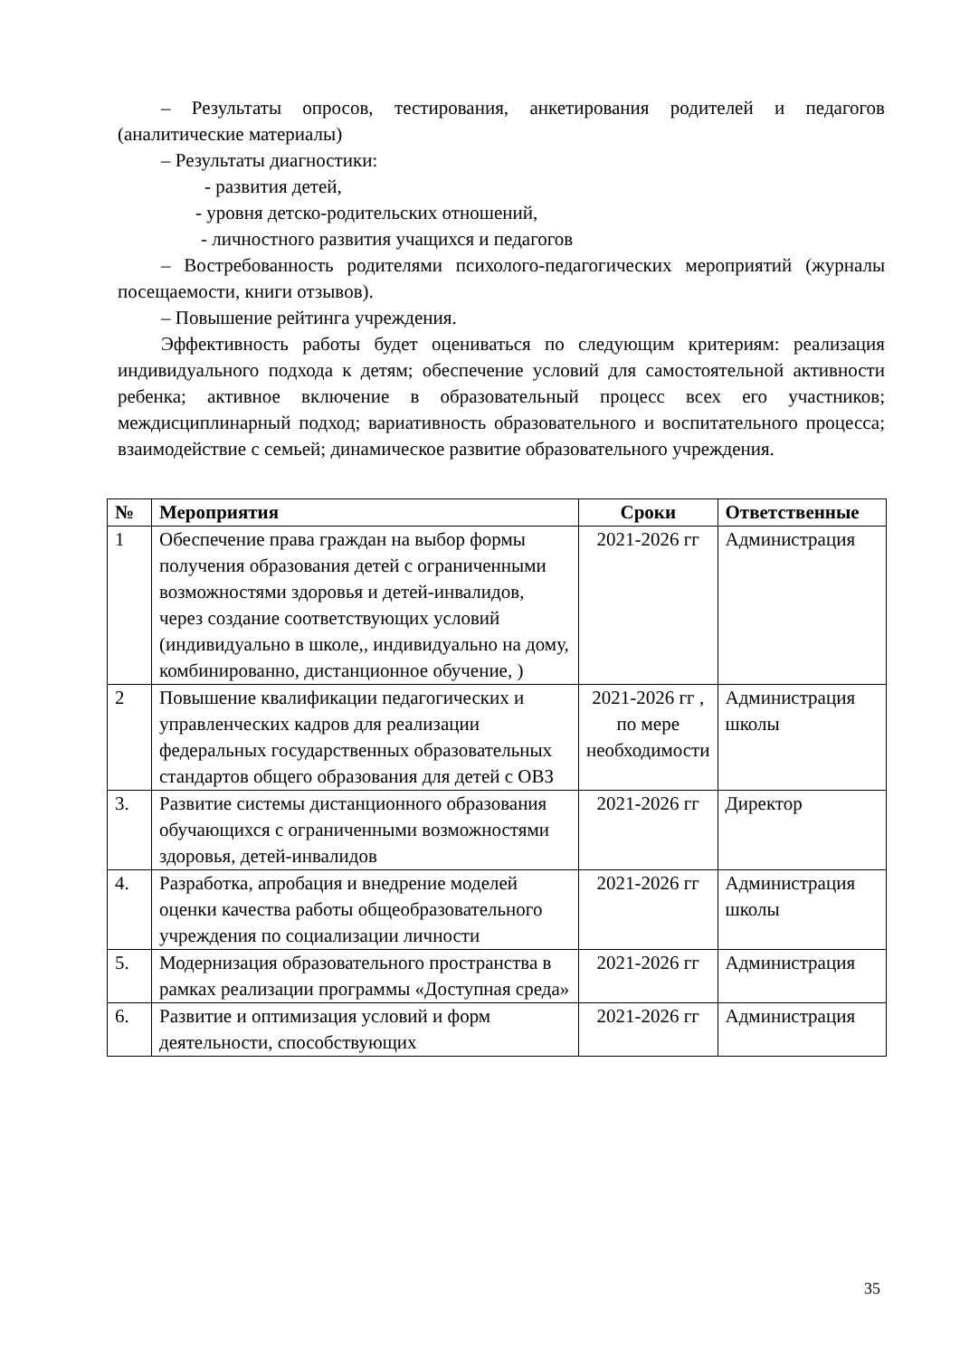– Результаты опросов, тестирования, анкетирования родителей и педагогов (аналитические материалы)
– Результаты диагностики:
- развития детей,
- уровня детско-родительских отношений,
- личностного развития учащихся и педагогов
– Востребованность родителями психолого-педагогических мероприятий (журналы посещаемости, книги отзывов).
– Повышение рейтинга учреждения.
Эффективность работы будет оцениваться по следующим критериям: реализация индивидуального подхода к детям; обеспечение условий для самостоятельной активности ребенка; активное включение в образовательный процесс всех его участников; междисциплинарный подход; вариативность образовательного и воспитательного процесса; взаимодействие с семьей; динамическое развитие образовательного учреждения.
| № | Мероприятия | Сроки | Ответственные |
| --- | --- | --- | --- |
| 1 | Обеспечение права граждан на выбор формы получения образования детей с ограниченными возможностями здоровья и детей-инвалидов, через создание соответствующих условий (индивидуально в школе,, индивидуально на дому, комбинированно, дистанционное обучение, ) | 2021-2026 гг | Администрация |
| 2 | Повышение квалификации педагогических и управленческих кадров для реализации федеральных государственных образовательных стандартов общего образования для детей с ОВЗ | 2021-2026 гг , по мере необходимости | Администрация школы |
| 3. | Развитие системы дистанционного образования обучающихся с ограниченными возможностями здоровья, детей-инвалидов | 2021-2026 гг | Директор |
| 4. | Разработка, апробация и внедрение моделей оценки качества работы общеобразовательного учреждения по социализации личности | 2021-2026 гг | Администрация школы |
| 5. | Модернизация образовательного пространства в рамках реализации программы «Доступная среда» | 2021-2026 гг | Администрация |
| 6. | Развитие и оптимизация условий и форм деятельности, способствующих | 2021-2026 гг | Администрация |
35